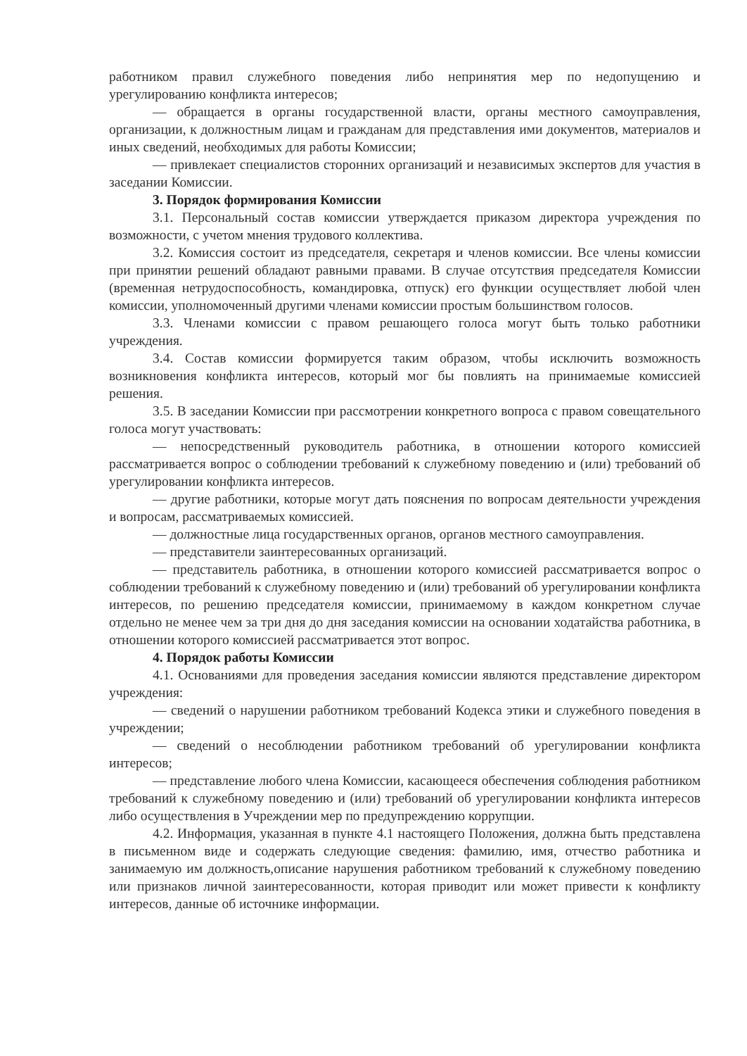работником правил служебного поведения либо непринятия мер по недопущению и урегулированию конфликта интересов;
— обращается в органы государственной власти, органы местного самоуправления, организации, к должностным лицам и гражданам для представления ими документов, материалов и иных сведений, необходимых для работы Комиссии;
— привлекает специалистов сторонних организаций и независимых экспертов для участия в заседании Комиссии.
3. Порядок формирования Комиссии
3.1. Персональный состав комиссии утверждается приказом директора учреждения по возможности, с учетом мнения трудового коллектива.
3.2. Комиссия состоит из председателя, секретаря и членов комиссии. Все члены комиссии при принятии решений обладают равными правами. В случае отсутствия председателя Комиссии (временная нетрудоспособность, командировка, отпуск) его функции осуществляет любой член комиссии, уполномоченный другими членами комиссии простым большинством голосов.
3.3. Членами комиссии с правом решающего голоса могут быть только работники учреждения.
3.4. Состав комиссии формируется таким образом, чтобы исключить возможность возникновения конфликта интересов, который мог бы повлиять на принимаемые комиссией решения.
3.5. В заседании Комиссии при рассмотрении конкретного вопроса с правом совещательного голоса могут участвовать:
— непосредственный руководитель работника, в отношении которого комиссией рассматривается вопрос о соблюдении требований к служебному поведению и (или) требований об урегулировании конфликта интересов.
— другие работники, которые могут дать пояснения по вопросам деятельности учреждения и вопросам, рассматриваемых комиссией.
— должностные лица государственных органов, органов местного самоуправления.
— представители заинтересованных организаций.
— представитель работника, в отношении которого комиссией рассматривается вопрос о соблюдении требований к служебному поведению и (или) требований об урегулировании конфликта интересов, по решению председателя комиссии, принимаемому в каждом конкретном случае отдельно не менее чем за три дня до дня заседания комиссии на основании ходатайства работника, в отношении которого комиссией рассматривается этот вопрос.
4. Порядок работы Комиссии
4.1. Основаниями для проведения заседания комиссии являются представление директором учреждения:
— сведений о нарушении работником требований Кодекса этики и служебного поведения в учреждении;
— сведений о несоблюдении работником требований об урегулировании конфликта интересов;
— представление любого члена Комиссии, касающееся обеспечения соблюдения работником требований к служебному поведению и (или) требований об урегулировании конфликта интересов либо осуществления в Учреждении мер по предупреждению коррупции.
4.2. Информация, указанная в пункте 4.1 настоящего Положения, должна быть представлена в письменном виде и содержать следующие сведения: фамилию, имя, отчество работника и занимаемую им должность,описание нарушения работником требований к служебному поведению или признаков личной заинтересованности, которая приводит или может привести к конфликту интересов, данные об источнике информации.